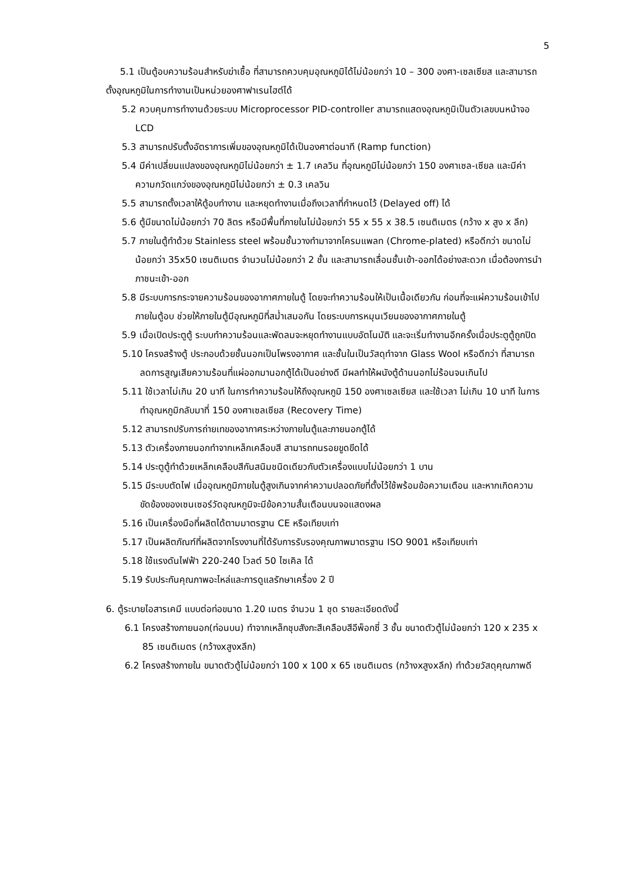5
5.1 เป็นตู้อบความร้อนสำหรับฆ่าเชื้อ ที่สามารถควบคุมอุณหภูมิได้ไม่น้อยกว่า 10 – 300 องศา-เซลเซียส และสามารถตั้งอุณหภูมิในการทำงานเป็นหน่วยองศาฟาเรนไฮต์ได้
5.2 ควบคุมการทำงานด้วยระบบ Microprocessor PID-controller สามารถแสดงอุณหภูมิเป็นตัวเลขบนหน้าจอ LCD
5.3 สามารถปรับตั้งอัตราการเพิ่มของอุณหภูมิได้เป็นองศาต่อนาที (Ramp function)
5.4 มีค่าเปลี่ยนแปลงของอุณหภูมิไม่น้อยกว่า ± 1.7 เคลวิน ที่อุณหภูมิไม่น้อยกว่า 150 องศาเซล-เซียล และมีค่าความกวัดแกว่งของอุณหภูมิไม่น้อยกว่า ± 0.3 เคลวิน
5.5 สามารถตั้งเวลาให้ตู้อบทำงาน และหยุดทำงานเมื่อถึงเวลาที่กำหนดไว้ (Delayed off) ได้
5.6 ตู้มีขนาดไม่น้อยกว่า 70 ลิตร หรือมีพื้นที่ภายในไม่น้อยกว่า 55 x 55 x 38.5 เซนติเมตร (กว้าง x สูง x ลึก)
5.7 ภายในตู้ทำด้วย Stainless steel พร้อมชั้นวางทำมาจากโครมแพลท (Chrome-plated) หรือดีกว่า ขนาดไม่น้อยกว่า 35x50 เซนติเมตร จำนวนไม่น้อยกว่า 2 ชั้น และสามารถเลื่อนชั้นเข้า-ออกได้อย่างสะดวก เมื่อต้องการนำภาชนะเข้า-ออก
5.8 มีระบบการกระจายความร้อนของอากาศภายในตู้ โดยจะทำความร้อนให้เป็นเนื้อเดียวกัน ก่อนที่จะแผ่ความร้อนเข้าไปภายในตู้อบ ช่วยให้ภายในตู้มีอุณหภูมิที่สม่ำเสมอกัน โดยระบบการหมุนเวียนของอากาศภายในตู้
5.9 เมื่อเปิดประตูตู้ ระบบทำความร้อนและพัดลมจะหยุดทำงานแบบอัตโนมัติ และจะเริ่มทำงานอีกครั้งเมื่อประตูตู้ถูกปิด
5.10 โครงสร้างตู้ ประกอบด้วยชั้นนอกเป็นโพรงอากาศ และชั้นในเป็นวัสดุทำจาก Glass Wool หรือดีกว่า ที่สามารถลดการสูญเสียความร้อนที่แผ่ออกมานอกตู้ได้เป็นอย่างดี มีผลทำให้ผนังตู้ด้านนอกไม่ร้อนจนเกินไป
5.11 ใช้เวลาไม่เกิน 20 นาที ในการทำความร้อนให้ถึงอุณหภูมิ 150 องศาเซลเซียส และใช้เวลา ไม่เกิน 10 นาที ในการทำอุณหภูมิกลับมาที่ 150 องศาเซลเซียส (Recovery Time)
5.12 สามารถปรับการถ่ายเทของอากาศระหว่างภายในตู้และภายนอกตู้ได้
5.13 ตัวเครื่องภายนอกทำจากเหล็กเคลือบสี สามารถทนรอยขูดขีดได้
5.14 ประตูตู้ทำด้วยเหล็กเคลือบสีกันสนิมชนิดเดียวกับตัวเครื่องแบบไม่น้อยกว่า 1 บาน
5.15 มีระบบตัดไฟ เมื่ออุณหภูมิภายในตู้สูงเกินจากค่าความปลอดภัยที่ตั้งไว้ใช้พร้อมข้อความเตือน และหากเกิดความขัดข้องของเซนเซอร์วัดอุณหภูมิจะมีข้อความสั้นเตือนบนจอแสดงผล
5.16 เป็นเครื่องมือที่ผลิตได้ตามมาตรฐาน CE หรือเทียบเท่า
5.17 เป็นผลิตภัณฑ์ที่ผลิตจากโรงงานที่ได้รับการรับรองคุณภาพมาตรฐาน ISO 9001 หรือเทียบเท่า
5.18 ใช้แรงดันไฟฟ้า 220-240 โวลต์ 50 ไซเคิล ได้
5.19 รับประกันคุณภาพอะไหล่และการดูแลรักษาเครื่อง 2 ปี
6. ตู้ระบายไอสารเคมี แบบต่อท่อขนาด 1.20 เมตร จำนวน 1 ชุด รายละเอียดดังนี้
6.1 โครงสร้างภายนอก(ท่อนบน) ทำจากเหล็กชุบสังกะสีเคลือบสีอีพ็อกซี่ 3 ชั้น ขนาดตัวตู้ไม่น้อยกว่า 120 x 235 x 85 เซนติเมตร (กว้างxสูงxลึก)
6.2 โครงสร้างภายใน ขนาดตัวตู้ไม่น้อยกว่า 100 x 100 x 65 เซนติเมตร (กว้างxสูงxลึก) ทำด้วยวัสดุคุณภาพดี